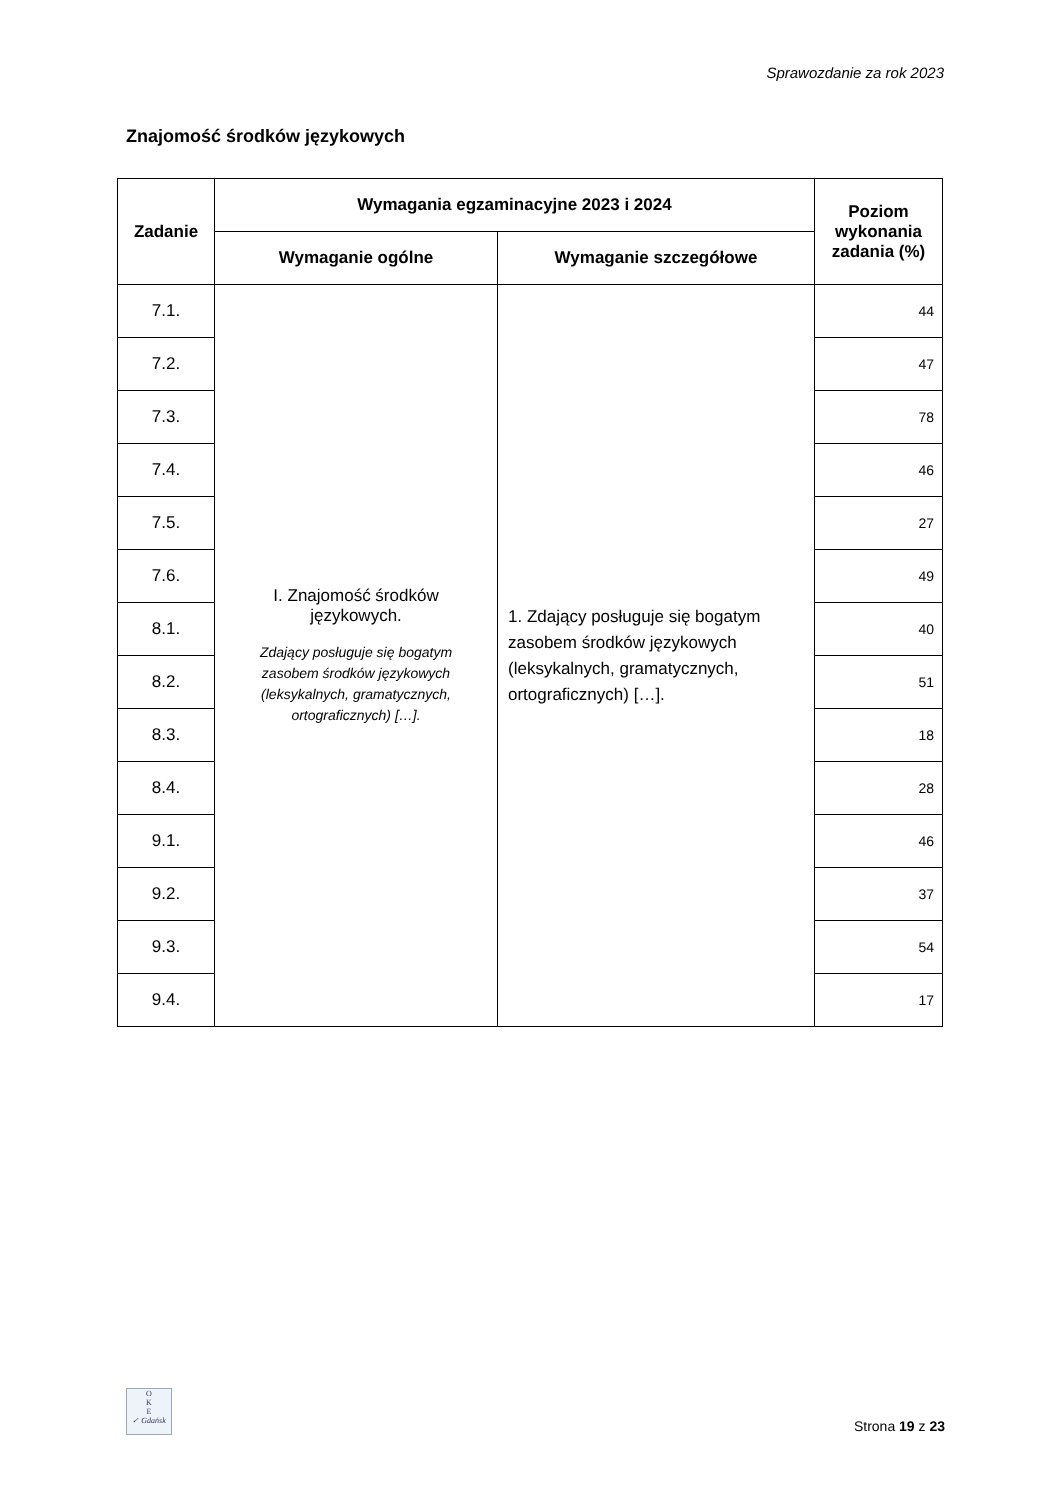Sprawozdanie za rok 2023
Znajomość środków językowych
| Zadanie | Wymagania egzaminacyjne 2023 i 2024 | | Poziom wykonania zadania (%) |
| --- | --- | --- | --- |
| | Wymaganie ogólne | Wymaganie szczegółowe | |
| 7.1. | I. Znajomość środków językowych. Zdający posługuje się bogatym zasobem środków językowych (leksykalnych, gramatycznych, ortograficznych) […]. | 1. Zdający posługuje się bogatym zasobem środków językowych (leksykalnych, gramatycznych, ortograficznych) […]. | 44 |
| 7.2. | | | 47 |
| 7.3. | | | 78 |
| 7.4. | | | 46 |
| 7.5. | | | 27 |
| 7.6. | | | 49 |
| 8.1. | | | 40 |
| 8.2. | | | 51 |
| 8.3. | | | 18 |
| 8.4. | | | 28 |
| 9.1. | | | 46 |
| 9.2. | | | 37 |
| 9.3. | | | 54 |
| 9.4. | | | 17 |
O
K
E
✓ Gdańsk
Strona 19 z 23